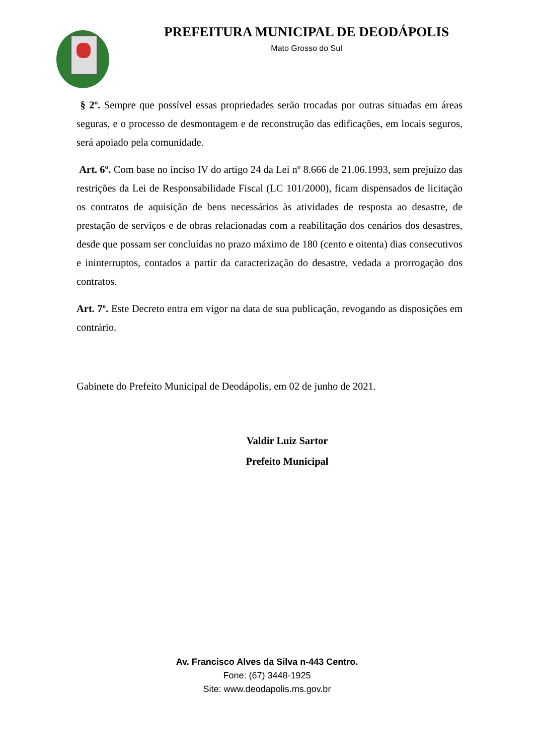PREFEITURA MUNICIPAL DE DEODÁPOLIS
Mato Grosso do Sul
§ 2º. Sempre que possível essas propriedades serão trocadas por outras situadas em áreas seguras, e o processo de desmontagem e de reconstrução das edificações, em locais seguros, será apoiado pela comunidade.
Art. 6º. Com base no inciso IV do artigo 24 da Lei nº 8.666 de 21.06.1993, sem prejuízo das restrições da Lei de Responsabilidade Fiscal (LC 101/2000), ficam dispensados de licitação os contratos de aquisição de bens necessários às atividades de resposta ao desastre, de prestação de serviços e de obras relacionadas com a reabilitação dos cenários dos desastres, desde que possam ser concluídas no prazo máximo de 180 (cento e oitenta) dias consecutivos e ininterruptos, contados a partir da caracterização do desastre, vedada a prorrogação dos contratos.
Art. 7º. Este Decreto entra em vigor na data de sua publicação, revogando as disposições em contrário.
Gabinete do Prefeito Municipal de Deodápolis, em 02 de junho de 2021.
Valdir Luiz Sartor
Prefeito Municipal
Av. Francisco Alves da Silva n-443 Centro.
Fone: (67) 3448-1925
Site: www.deodapolis.ms.gov.br